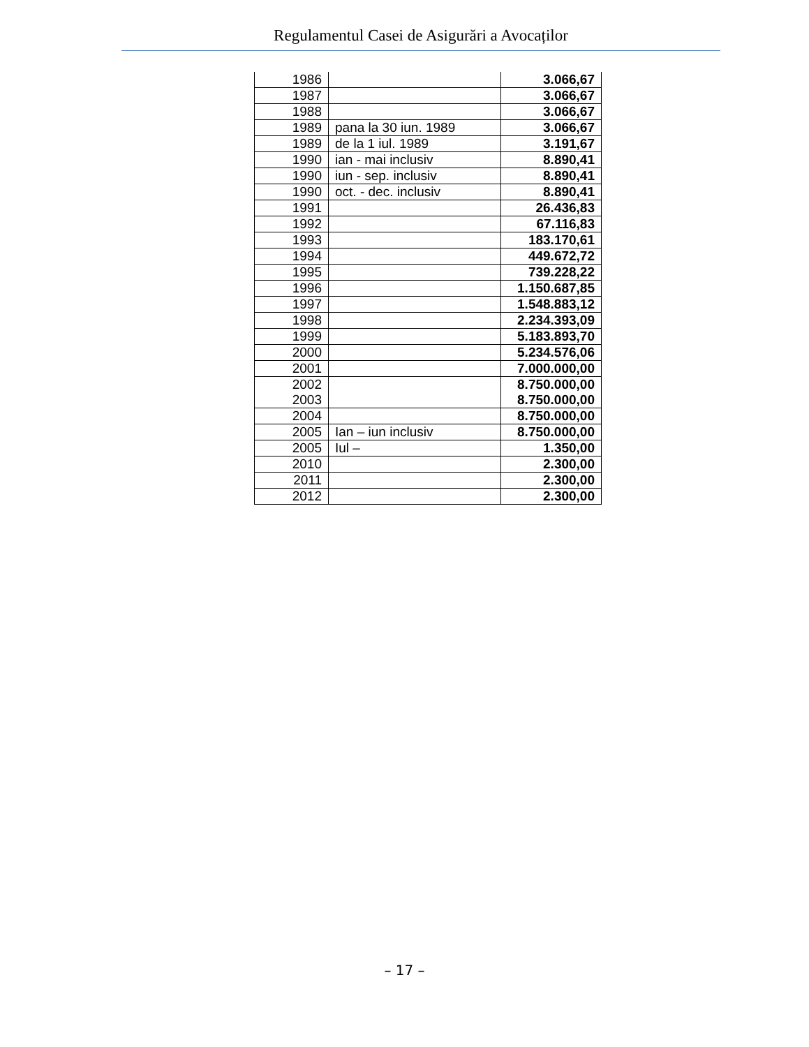Regulamentul Casei de Asigurări a Avocaților
| 1986 | | 3.066,67 |
| 1987 | | 3.066,67 |
| 1988 | | 3.066,67 |
| 1989 | pana la 30 iun. 1989 | 3.066,67 |
| 1989 | de la 1 iul. 1989 | 3.191,67 |
| 1990 | ian - mai inclusiv | 8.890,41 |
| 1990 | iun - sep. inclusiv | 8.890,41 |
| 1990 | oct. - dec. inclusiv | 8.890,41 |
| 1991 | | 26.436,83 |
| 1992 | | 67.116,83 |
| 1993 | | 183.170,61 |
| 1994 | | 449.672,72 |
| 1995 | | 739.228,22 |
| 1996 | | 1.150.687,85 |
| 1997 | | 1.548.883,12 |
| 1998 | | 2.234.393,09 |
| 1999 | | 5.183.893,70 |
| 2000 | | 5.234.576,06 |
| 2001 | | 7.000.000,00 |
| 2002 2003 | | 8.750.000,00 8.750.000,00 |
| 2004 | | 8.750.000,00 |
| 2005 | Ian – iun inclusiv | 8.750.000,00 |
| 2005 | Iul – | 1.350,00 |
| 2010 | | 2.300,00 |
| 2011 | | 2.300,00 |
| 2012 | | 2.300,00 |
– 17 –